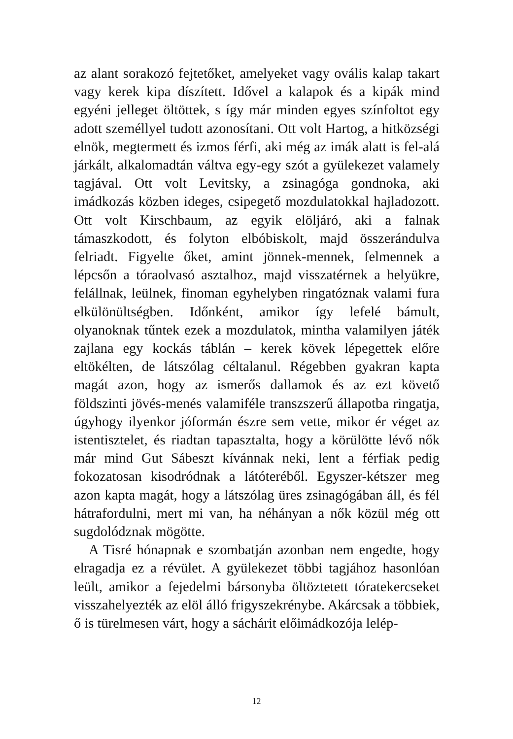az alant sorakozó fejtetőket, amelyeket vagy ovális kalap takart vagy kerek kipa díszített. Idővel a kalapok és a kipák mind egyéni jelleget öltöttek, s így már minden egyes színfoltot egy adott személlyel tudott azonosítani. Ott volt Hartog, a hitközségi elnök, megtermett és izmos férfi, aki még az imák alatt is fel-alá járkált, alkalomadtán váltva egy-egy szót a gyülekezet valamely tagjával. Ott volt Levitsky, a zsinagóga gondnoka, aki imádkozás közben ideges, csipegető mozdulatokkal hajladozott. Ott volt Kirschbaum, az egyik elöljáró, aki a falnak támaszkodott, és folyton elbóbiskolt, majd összerándulva felriadt. Figyelte őket, amint jönnek-mennek, felmennek a lépcsőn a tóraolvasó asztalhoz, majd visszatérnek a helyükre, felállnak, leülnek, finoman egyhelyben ringatóznak valami fura elkülönültségben. Időnként, amikor így lefelé bámult, olyanoknak tűntek ezek a mozdulatok, mintha valamilyen játék zajlana egy kockás táblán – kerek kövek lépegettek előre eltökélten, de látszólag céltalanul. Régebben gyakran kapta magát azon, hogy az ismerős dallamok és az ezt követő földszinti jövés-menés valamiféle transzszerű állapotba ringatja, úgyhogy ilyenkor jóformán észre sem vette, mikor ér véget az istentisztelet, és riadtan tapasztalta, hogy a körülötte lévő nők már mind Gut Sábeszt kívánnak neki, lent a férfiak pedig fokozatosan kisodródnak a látóteréből. Egyszer-kétszer meg azon kapta magát, hogy a látszólag üres zsinagógában áll, és fél hátrafordulni, mert mi van, ha néhányan a nők közül még ott sugdolódznak mögötte.
A Tisré hónapnak e szombatján azonban nem engedte, hogy elragadja ez a révület. A gyülekezet többi tagjához hasonlóan leült, amikor a fejedelmi bársonyba öltöztetett tóratekercseket visszahelyezték az elöl álló frigyszekrénybe. Akárcsak a többiek, ő is türelmesen várt, hogy a sáchárit előimádkozója lelép-
12